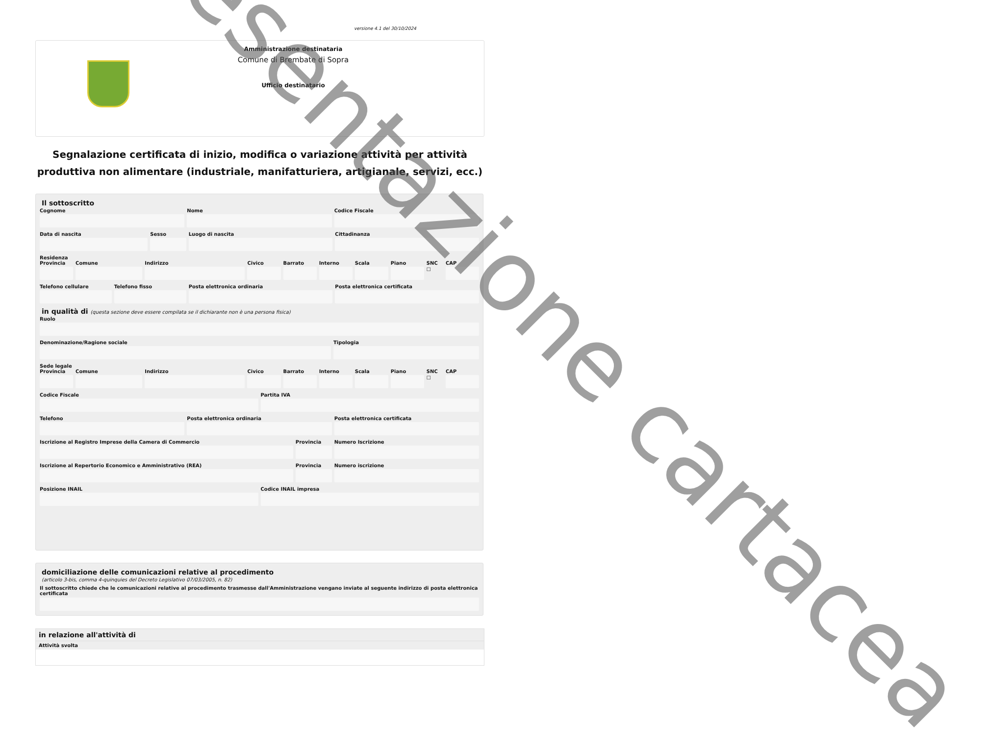versione 4.1 del 30/10/2024
Amministrazione destinataria
Comune di Brembate di Sopra
Ufficio destinatario
Segnalazione certificata di inizio, modifica o variazione attività per attività produttiva non alimentare (industriale, manifatturiera, artigianale, servizi, ecc.)
Il sottoscritto
Cognome Nome Codice Fiscale
Data di nascita Sesso Luogo di nascita Cittadinanza
Residenza
Provincia Comune Indirizzo Civico Barrato Interno Scala Piano SNC
☐
CAP
Telefono cellulare Telefono fisso Posta elettronica ordinaria Posta elettronica certificata
in qualità di (questa sezione deve essere compilata se il dichiarante non è una persona fisica)
Ruolo
Denominazione/Ragione sociale Tipologia
Sede legale
Provincia Comune Indirizzo Civico Barrato Interno Scala Piano SNC
☐
CAP
Codice Fiscale Partita IVA
Telefono Posta elettronica ordinaria Posta elettronica certificata
Iscrizione al Registro Imprese della Camera di Commercio
Provincia Numero Iscrizione
Iscrizione al Repertorio Economico e Amministrativo (REA)
Provincia Numero iscrizione
Posizione INAIL Codice INAIL impresa
domiciliazione delle comunicazioni relative al procedimento
(articolo 3-bis, comma 4-quinquies del Decreto Legislativo 07/03/2005, n. 82)
Il sottoscritto chiede che le comunicazioni relative al procedimento trasmesse dall'Amministrazione vengano inviate al seguente indirizzo di posta elettronica certificata
in relazione all'attività di
Attività svolta
presentazione cartacea